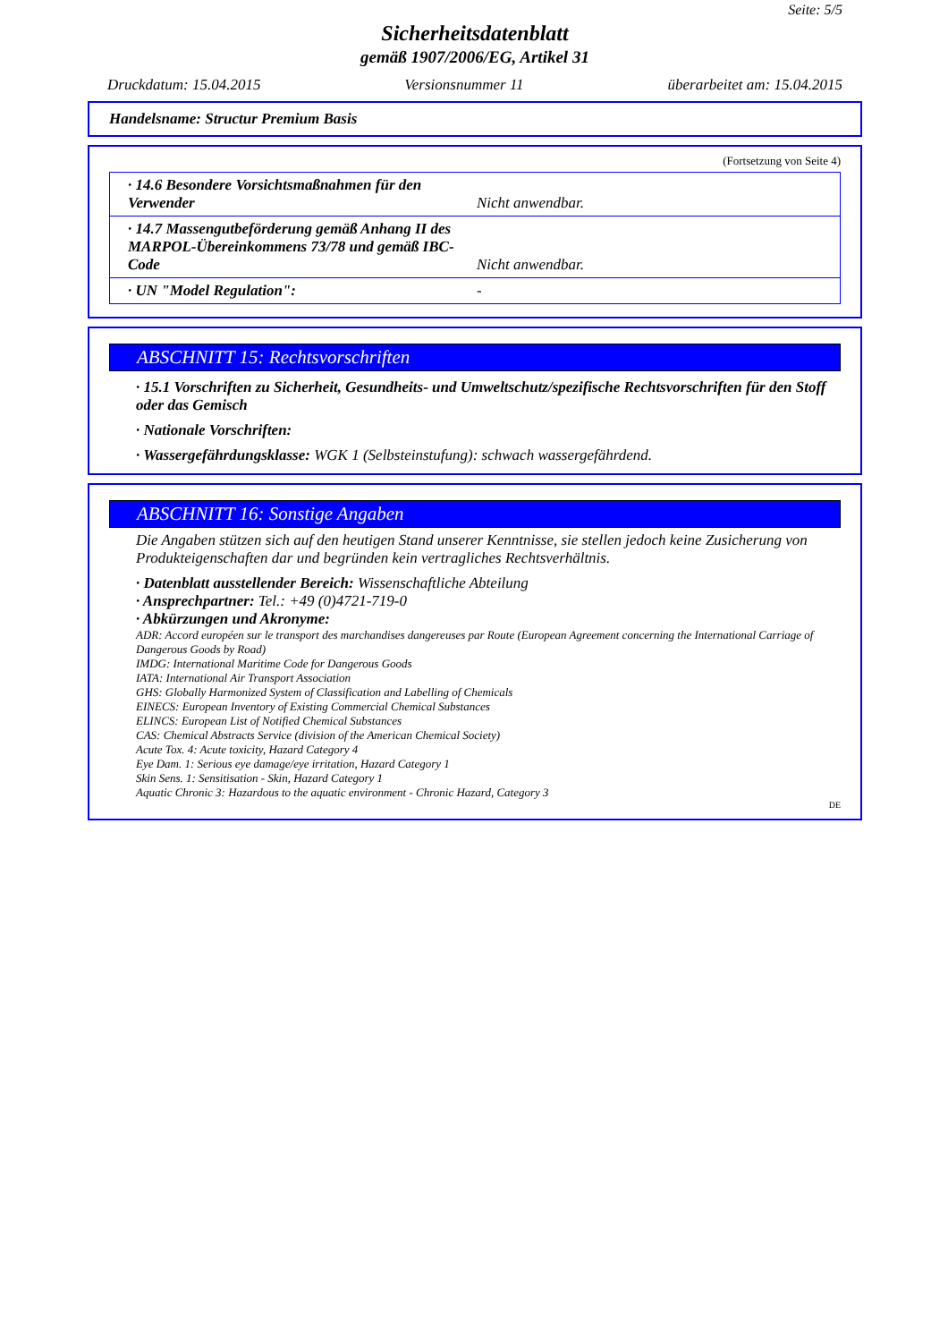Seite: 5/5
Sicherheitsdatenblatt
gemäß 1907/2006/EG, Artikel 31
Druckdatum: 15.04.2015 Versionsnummer 11 überarbeitet am: 15.04.2015
Handelsname: Structur Premium Basis
(Fortsetzung von Seite 4)
| · 14.6 Besondere Vorsichtsmaßnahmen für den Verwender | Nicht anwendbar. |
| · 14.7 Massengutbeförderung gemäß Anhang II des MARPOL-Übereinkommens 73/78 und gemäß IBC-Code | Nicht anwendbar. |
| · UN "Model Regulation": | - |
ABSCHNITT 15: Rechtsvorschriften
· 15.1 Vorschriften zu Sicherheit, Gesundheits- und Umweltschutz/spezifische Rechtsvorschriften für den Stoff oder das Gemisch
· Nationale Vorschriften:
· Wassergefährdungsklasse: WGK 1 (Selbsteinstufung): schwach wassergefährdend.
ABSCHNITT 16: Sonstige Angaben
Die Angaben stützen sich auf den heutigen Stand unserer Kenntnisse, sie stellen jedoch keine Zusicherung von Produkteigenschaften dar und begründen kein vertragliches Rechtsverhältnis.
· Datenblatt ausstellender Bereich: Wissenschaftliche Abteilung
· Ansprechpartner: Tel.: +49 (0)4721-719-0
· Abkürzungen und Akronyme:
ADR: Accord européen sur le transport des marchandises dangereuses par Route (European Agreement concerning the International Carriage of Dangerous Goods by Road)
IMDG: International Maritime Code for Dangerous Goods
IATA: International Air Transport Association
GHS: Globally Harmonized System of Classification and Labelling of Chemicals
EINECS: European Inventory of Existing Commercial Chemical Substances
ELINCS: European List of Notified Chemical Substances
CAS: Chemical Abstracts Service (division of the American Chemical Society)
Acute Tox. 4: Acute toxicity, Hazard Category 4
Eye Dam. 1: Serious eye damage/eye irritation, Hazard Category 1
Skin Sens. 1: Sensitisation - Skin, Hazard Category 1
Aquatic Chronic 3: Hazardous to the aquatic environment - Chronic Hazard, Category 3
DE